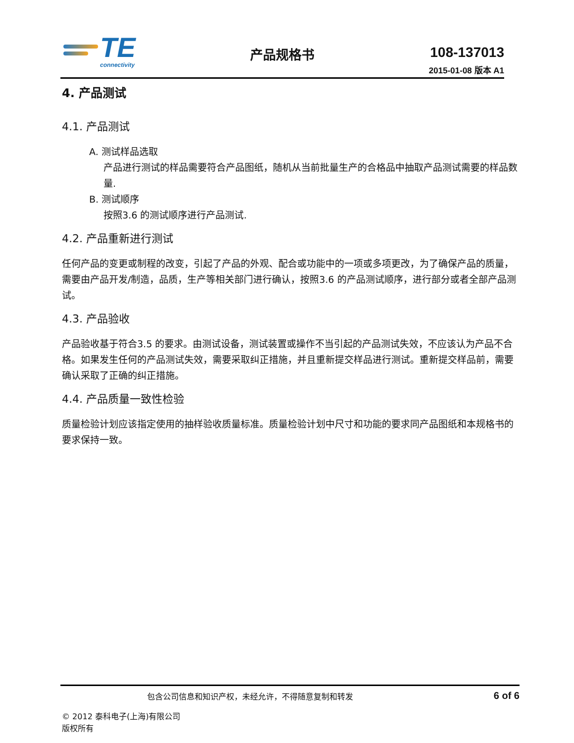TE
connectivity
产品规格书 108-137013
2015-01-08 版本 A1
4. 产品测试
4.1. 产品测试
A. 测试样品选取
产品进行测试的样品需要符合产品图纸，随机从当前批量生产的合格品中抽取产品测试需要的样品数量.
B. 测试顺序
按照3.6 的测试顺序进行产品测试.
4.2. 产品重新进行测试
任何产品的变更或制程的改变，引起了产品的外观、配合或功能中的一项或多项更改，为了确保产品的质量，需要由产品开发/制造，品质，生产等相关部门进行确认，按照3.6 的产品测试顺序，进行部分或者全部产品测试。
4.3. 产品验收
产品验收基于符合3.5 的要求。由测试设备，测试装置或操作不当引起的产品测试失效，不应该认为产品不合格。如果发生任何的产品测试失效，需要采取纠正措施，并且重新提交样品进行测试。重新提交样品前，需要确认采取了正确的纠正措施。
4.4. 产品质量一致性检验
质量检验计划应该指定使用的抽样验收质量标准。质量检验计划中尺寸和功能的要求同产品图纸和本规格书的要求保持一致。
包含公司信息和知识产权，未经允许，不得随意复制和转发 6 of 6
© 2012 泰科电子(上海)有限公司
版权所有